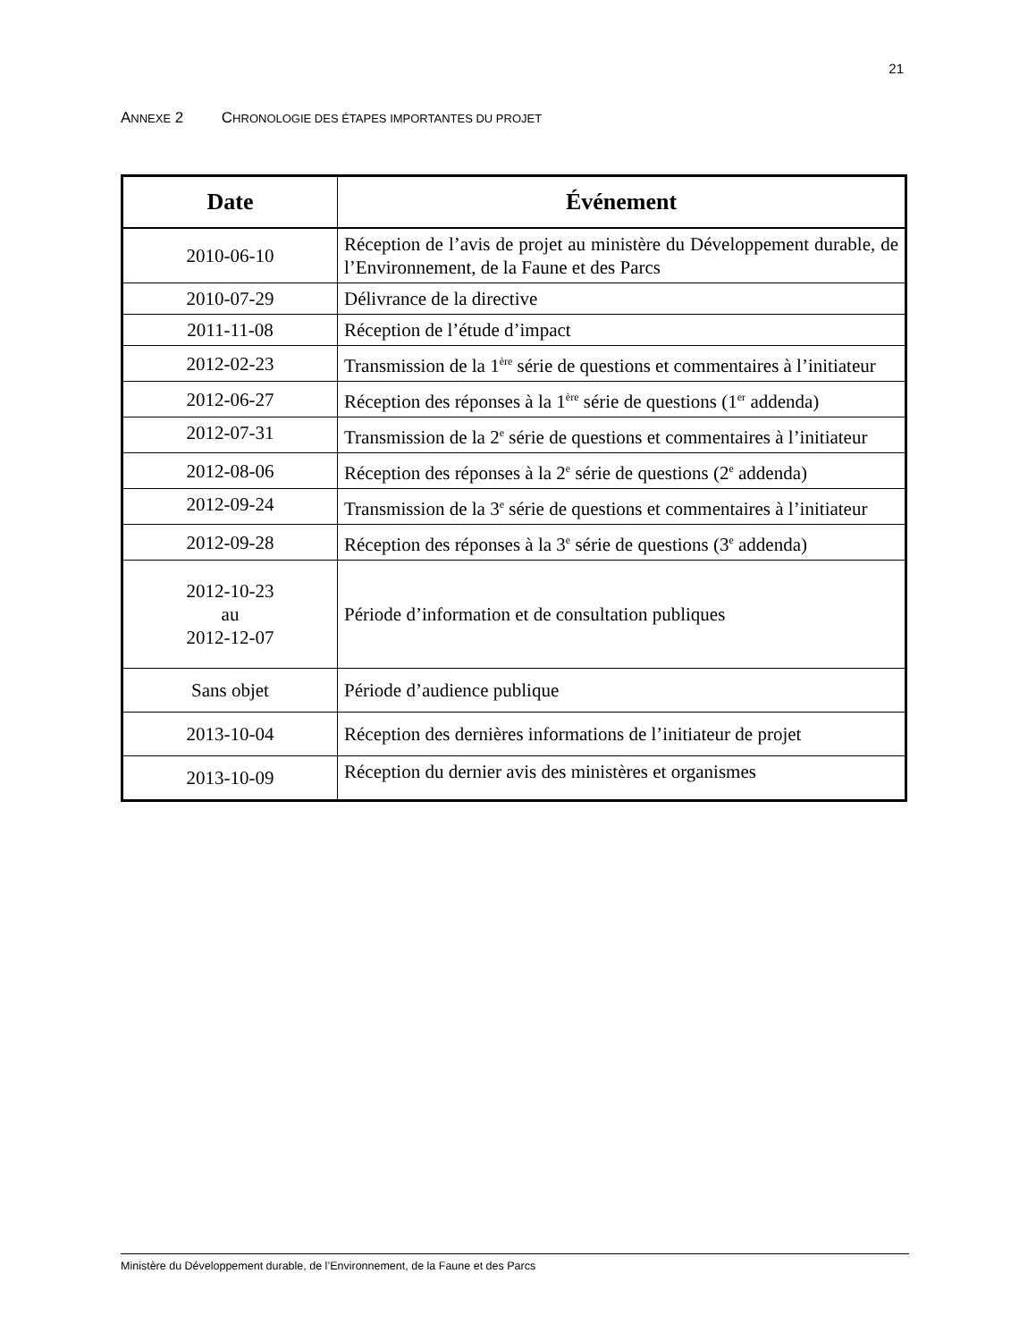21
ANNEXE 2 CHRONOLOGIE DES ÉTAPES IMPORTANTES DU PROJET
| Date | Événement |
| --- | --- |
| 2010-06-10 | Réception de l’avis de projet au ministère du Développement durable, de l’Environnement, de la Faune et des Parcs |
| 2010-07-29 | Délivrance de la directive |
| 2011-11-08 | Réception de l’étude d’impact |
| 2012-02-23 | Transmission de la 1<sup>ère</sup> série de questions et commentaires à l’initiateur |
| 2012-06-27 | Réception des réponses à la 1<sup>ère</sup> série de questions (1<sup>er</sup> addenda) |
| 2012-07-31 | Transmission de la 2<sup>e</sup> série de questions et commentaires à l’initiateur |
| 2012-08-06 | Réception des réponses à la 2<sup>e</sup> série de questions (2<sup>e</sup> addenda) |
| 2012-09-24 | Transmission de la 3<sup>e</sup> série de questions et commentaires à l’initiateur |
| 2012-09-28 | Réception des réponses à la 3<sup>e</sup> série de questions (3<sup>e</sup> addenda) |
| 2012-10-23 au 2012-12-07 | Période d’information et de consultation publiques |
| Sans objet | Période d’audience publique |
| 2013-10-04 | Réception des dernières informations de l’initiateur de projet |
| 2013-10-09 | Réception du dernier avis des ministères et organismes |
Ministère du Développement durable, de l’Environnement, de la Faune et des Parcs